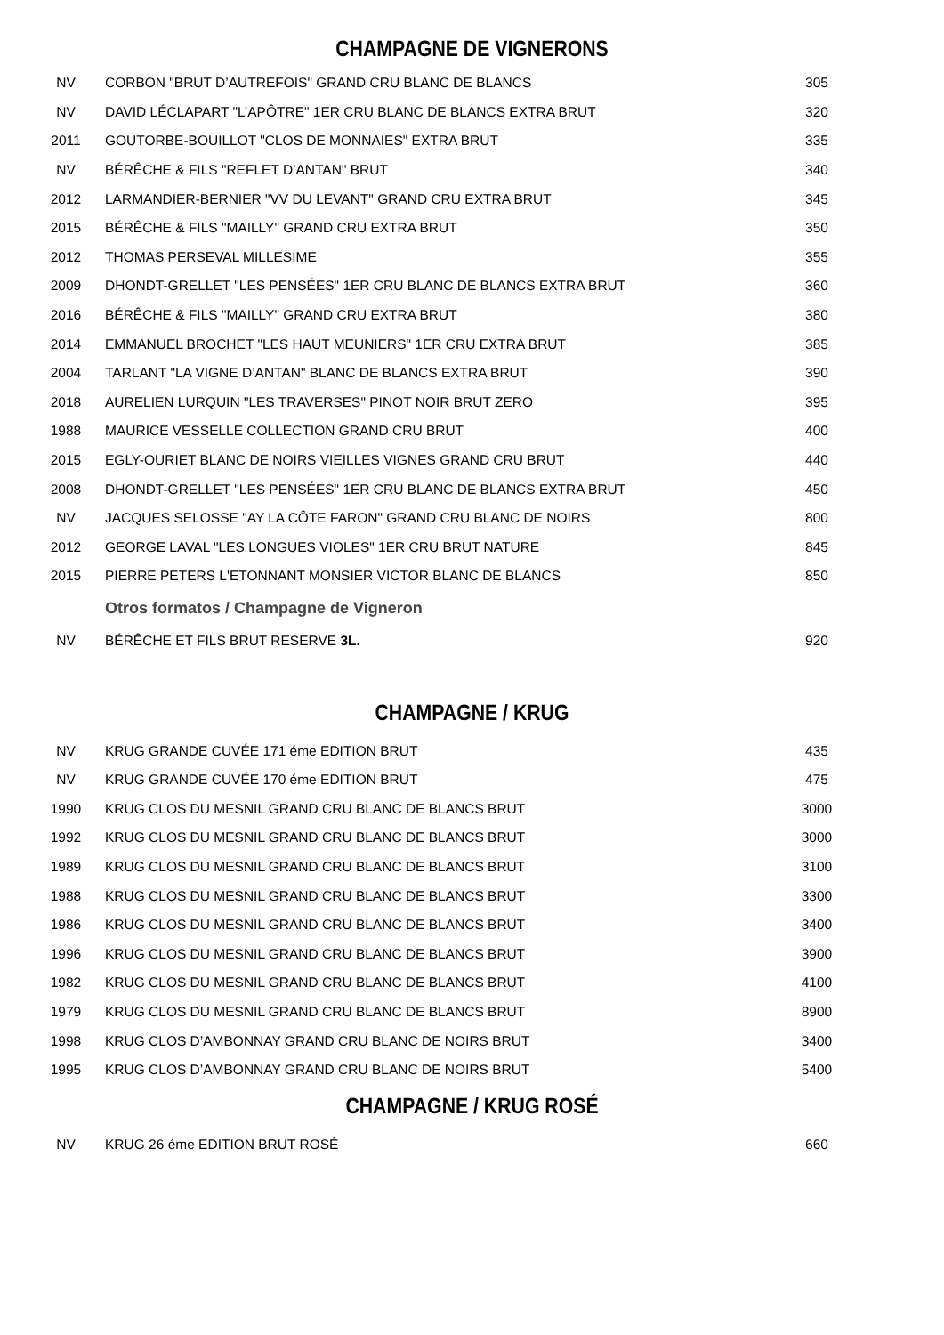CHAMPAGNE DE VIGNERONS
| NV | CORBON "BRUT D’AUTREFOIS" GRAND CRU BLANC DE BLANCS | 305 |
| NV | DAVID LÉCLAPART "L’APÔTRE" 1ER CRU BLANC DE BLANCS EXTRA BRUT | 320 |
| 2011 | GOUTORBE-BOUILLOT "CLOS DE MONNAIES" EXTRA BRUT | 335 |
| NV | BÉRÊCHE & FILS "REFLET D’ANTAN" BRUT | 340 |
| 2012 | LARMANDIER-BERNIER "VV DU LEVANT" GRAND CRU EXTRA BRUT | 345 |
| 2015 | BÉRÊCHE & FILS "MAILLY" GRAND CRU EXTRA BRUT | 350 |
| 2012 | THOMAS PERSEVAL MILLESIME | 355 |
| 2009 | DHONDT-GRELLET "LES PENSÉES" 1ER CRU BLANC DE BLANCS EXTRA BRUT | 360 |
| 2016 | BÉRÊCHE & FILS "MAILLY" GRAND CRU EXTRA BRUT | 380 |
| 2014 | EMMANUEL BROCHET "LES HAUT MEUNIERS" 1ER CRU EXTRA BRUT | 385 |
| 2004 | TARLANT "LA VIGNE D’ANTAN" BLANC DE BLANCS EXTRA BRUT | 390 |
| 2018 | AURELIEN LURQUIN "LES TRAVERSES" PINOT NOIR BRUT ZERO | 395 |
| 1988 | MAURICE VESSELLE COLLECTION GRAND CRU BRUT | 400 |
| 2015 | EGLY-OURIET BLANC DE NOIRS VIEILLES VIGNES GRAND CRU BRUT | 440 |
| 2008 | DHONDT-GRELLET "LES PENSÉES" 1ER CRU BLANC DE BLANCS EXTRA BRUT | 450 |
| NV | JACQUES SELOSSE "AY LA CÔTE FARON" GRAND CRU BLANC DE NOIRS | 800 |
| 2012 | GEORGE LAVAL "LES LONGUES VIOLES" 1ER CRU BRUT NATURE | 845 |
| 2015 | PIERRE PETERS L'ETONNANT MONSIER VICTOR BLANC DE BLANCS | 850 |
| | Otros formatos / Champagne de Vigneron | |
| NV | BÉRÊCHE ET FILS BRUT RESERVE 3L. | 920 |
CHAMPAGNE / KRUG
| NV | KRUG GRANDE CUVÉE 171 éme EDITION BRUT | 435 |
| NV | KRUG GRANDE CUVÉE 170 éme EDITION BRUT | 475 |
| 1990 | KRUG CLOS DU MESNIL GRAND CRU BLANC DE BLANCS BRUT | 3000 |
| 1992 | KRUG CLOS DU MESNIL GRAND CRU BLANC DE BLANCS BRUT | 3000 |
| 1989 | KRUG CLOS DU MESNIL GRAND CRU BLANC DE BLANCS BRUT | 3100 |
| 1988 | KRUG CLOS DU MESNIL GRAND CRU BLANC DE BLANCS BRUT | 3300 |
| 1986 | KRUG CLOS DU MESNIL GRAND CRU BLANC DE BLANCS BRUT | 3400 |
| 1996 | KRUG CLOS DU MESNIL GRAND CRU BLANC DE BLANCS BRUT | 3900 |
| 1982 | KRUG CLOS DU MESNIL GRAND CRU BLANC DE BLANCS BRUT | 4100 |
| 1979 | KRUG CLOS DU MESNIL GRAND CRU BLANC DE BLANCS BRUT | 8900 |
| 1998 | KRUG CLOS D’AMBONNAY GRAND CRU BLANC DE NOIRS BRUT | 3400 |
| 1995 | KRUG CLOS D’AMBONNAY GRAND CRU BLANC DE NOIRS BRUT | 5400 |
CHAMPAGNE / KRUG ROSÉ
| NV | KRUG 26 éme EDITION BRUT ROSÉ | 660 |